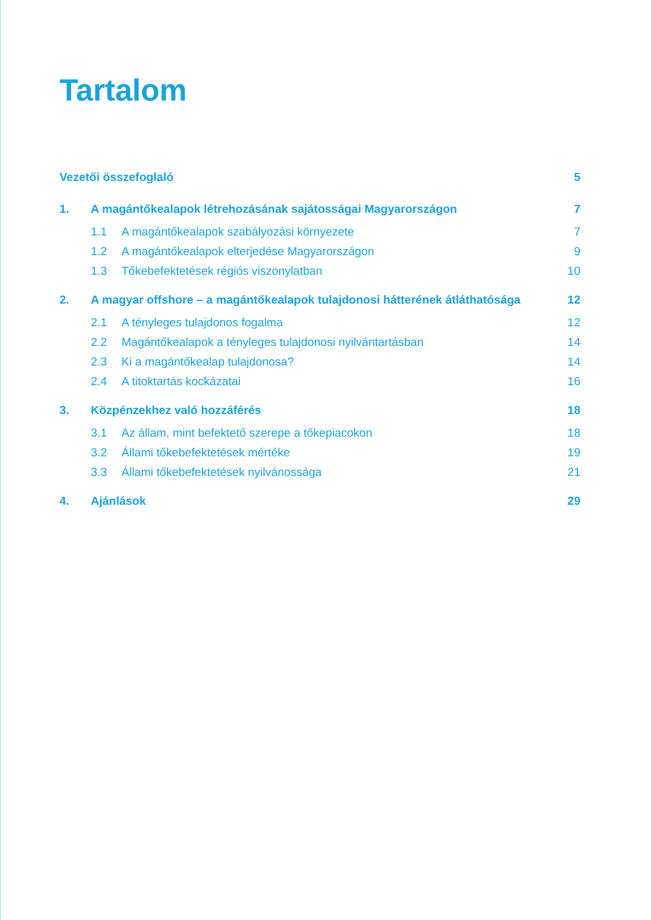Tartalom
| Vezetői összefoglaló | | | 5 |
| 1. | A magántőkealapok létrehozásának sajátosságai Magyarországon | | 7 |
| | 1.1 | A magántőkealapok szabályozási környezete | 7 |
| | 1.2 | A magántőkealapok elterjedése Magyarországon | 9 |
| | 1.3 | Tőkebefektetések régiós viszonylatban | 10 |
| 2. | A magyar offshore – a magántőkealapok tulajdonosi hátterének átláthatósága | | 12 |
| | 2.1 | A tényleges tulajdonos fogalma | 12 |
| | 2.2 | Magántőkealapok a tényleges tulajdonosi nyilvántartásban | 14 |
| | 2.3 | Ki a magántőkealap tulajdonosa? | 14 |
| | 2.4 | A titoktartás kockázatai | 16 |
| 3. | Közpénzekhez való hozzáférés | | 18 |
| | 3.1 | Az állam, mint befektető szerepe a tőkepiacokon | 18 |
| | 3.2 | Állami tőkebefektetések mértéke | 19 |
| | 3.3 | Állami tőkebefektetések nyilvánossága | 21 |
| 4. | Ajánlások | | 29 |